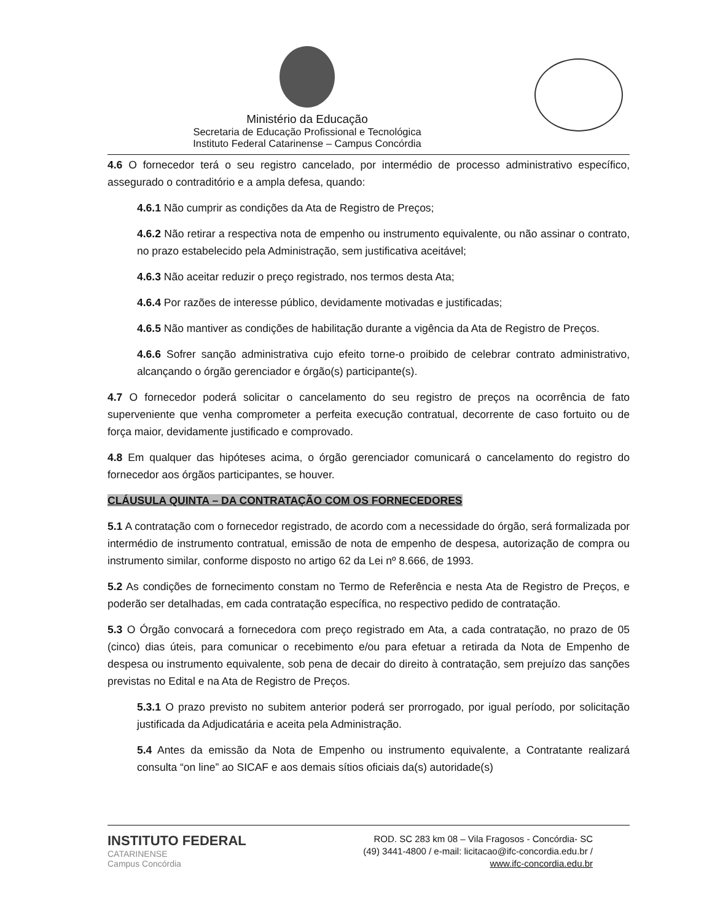Ministério da Educação
Secretaria de Educação Profissional e Tecnológica
Instituto Federal Catarinense – Campus Concórdia
4.6 O fornecedor terá o seu registro cancelado, por intermédio de processo administrativo específico, assegurado o contraditório e a ampla defesa, quando:
4.6.1 Não cumprir as condições da Ata de Registro de Preços;
4.6.2 Não retirar a respectiva nota de empenho ou instrumento equivalente, ou não assinar o contrato, no prazo estabelecido pela Administração, sem justificativa aceitável;
4.6.3 Não aceitar reduzir o preço registrado, nos termos desta Ata;
4.6.4 Por razões de interesse público, devidamente motivadas e justificadas;
4.6.5 Não mantiver as condições de habilitação durante a vigência da Ata de Registro de Preços.
4.6.6 Sofrer sanção administrativa cujo efeito torne-o proibido de celebrar contrato administrativo, alcançando o órgão gerenciador e órgão(s) participante(s).
4.7 O fornecedor poderá solicitar o cancelamento do seu registro de preços na ocorrência de fato superveniente que venha comprometer a perfeita execução contratual, decorrente de caso fortuito ou de força maior, devidamente justificado e comprovado.
4.8 Em qualquer das hipóteses acima, o órgão gerenciador comunicará o cancelamento do registro do fornecedor aos órgãos participantes, se houver.
CLÁUSULA QUINTA – DA CONTRATAÇÃO COM OS FORNECEDORES
5.1 A contratação com o fornecedor registrado, de acordo com a necessidade do órgão, será formalizada por intermédio de instrumento contratual, emissão de nota de empenho de despesa, autorização de compra ou instrumento similar, conforme disposto no artigo 62 da Lei nº 8.666, de 1993.
5.2 As condições de fornecimento constam no Termo de Referência e nesta Ata de Registro de Preços, e poderão ser detalhadas, em cada contratação específica, no respectivo pedido de contratação.
5.3 O Órgão convocará a fornecedora com preço registrado em Ata, a cada contratação, no prazo de 05 (cinco) dias úteis, para comunicar o recebimento e/ou para efetuar a retirada da Nota de Empenho de despesa ou instrumento equivalente, sob pena de decair do direito à contratação, sem prejuízo das sanções previstas no Edital e na Ata de Registro de Preços.
5.3.1 O prazo previsto no subitem anterior poderá ser prorrogado, por igual período, por solicitação justificada da Adjudicatária e aceita pela Administração.
5.4 Antes da emissão da Nota de Empenho ou instrumento equivalente, a Contratante realizará consulta “on line” ao SICAF e aos demais sítios oficiais da(s) autoridade(s)
INSTITUTO FEDERAL
CATARINENSE
Campus Concórdia
ROD. SC 283 km 08 – Vila Fragosos - Concórdia- SC
(49) 3441-4800 / e-mail: licitacao@ifc-concordia.edu.br /
www.ifc-concordia.edu.br